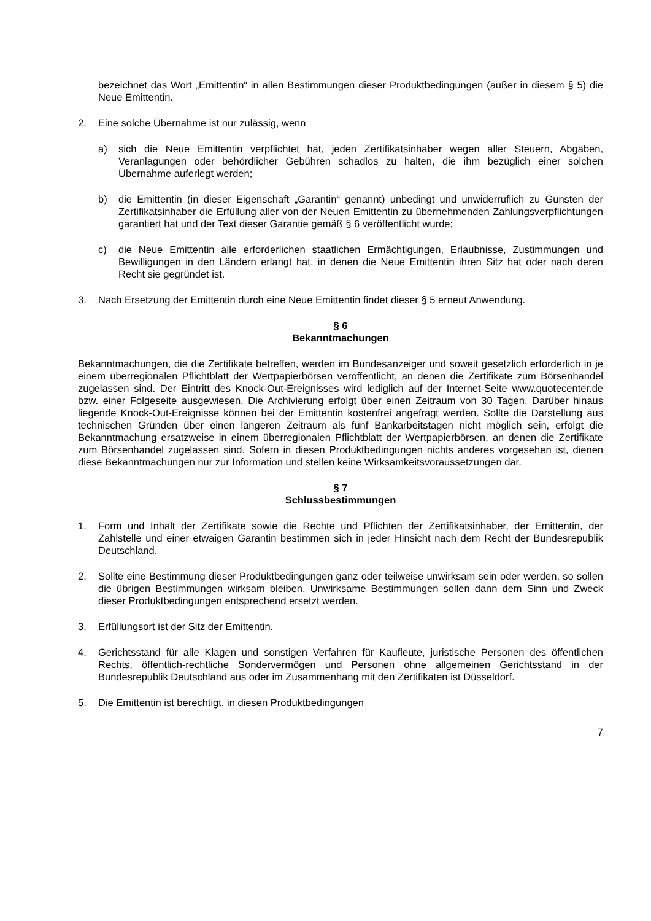bezeichnet das Wort „Emittentin“ in allen Bestimmungen dieser Produktbedingungen (außer in diesem § 5) die Neue Emittentin.
2. Eine solche Übernahme ist nur zulässig, wenn
a) sich die Neue Emittentin verpflichtet hat, jeden Zertifikatsinhaber wegen aller Steuern, Abgaben, Veranlagungen oder behördlicher Gebühren schadlos zu halten, die ihm bezüglich einer solchen Übernahme auferlegt werden;
b) die Emittentin (in dieser Eigenschaft „Garantin“ genannt) unbedingt und unwiderruflich zu Gunsten der Zertifikatsinhaber die Erfüllung aller von der Neuen Emittentin zu übernehmenden Zahlungsverpflichtungen garantiert hat und der Text dieser Garantie gemäß § 6 veröffentlicht wurde;
c) die Neue Emittentin alle erforderlichen staatlichen Ermächtigungen, Erlaubnisse, Zustimmungen und Bewilligungen in den Ländern erlangt hat, in denen die Neue Emittentin ihren Sitz hat oder nach deren Recht sie gegründet ist.
3. Nach Ersetzung der Emittentin durch eine Neue Emittentin findet dieser § 5 erneut Anwendung.
§ 6
Bekanntmachungen
Bekanntmachungen, die die Zertifikate betreffen, werden im Bundesanzeiger und soweit gesetzlich erforderlich in je einem überregionalen Pflichtblatt der Wertpapierbörsen veröffentlicht, an denen die Zertifikate zum Börsenhandel zugelassen sind. Der Eintritt des Knock-Out-Ereignisses wird lediglich auf der Internet-Seite www.quotecenter.de bzw. einer Folgeseite ausgewiesen. Die Archivierung erfolgt über einen Zeitraum von 30 Tagen. Darüber hinaus liegende Knock-Out-Ereignisse können bei der Emittentin kostenfrei angefragt werden. Sollte die Darstellung aus technischen Gründen über einen längeren Zeitraum als fünf Bankarbeitstagen nicht möglich sein, erfolgt die Bekanntmachung ersatzweise in einem überregionalen Pflichtblatt der Wertpapierbörsen, an denen die Zertifikate zum Börsenhandel zugelassen sind. Sofern in diesen Produktbedingungen nichts anderes vorgesehen ist, dienen diese Bekanntmachungen nur zur Information und stellen keine Wirksamkeitsvoraussetzungen dar.
§ 7
Schlussbestimmungen
1. Form und Inhalt der Zertifikate sowie die Rechte und Pflichten der Zertifikatsinhaber, der Emittentin, der Zahlstelle und einer etwaigen Garantin bestimmen sich in jeder Hinsicht nach dem Recht der Bundesrepublik Deutschland.
2. Sollte eine Bestimmung dieser Produktbedingungen ganz oder teilweise unwirksam sein oder werden, so sollen die übrigen Bestimmungen wirksam bleiben. Unwirksame Bestimmungen sollen dann dem Sinn und Zweck dieser Produktbedingungen entsprechend ersetzt werden.
3. Erfüllungsort ist der Sitz der Emittentin.
4. Gerichtsstand für alle Klagen und sonstigen Verfahren für Kaufleute, juristische Personen des öffentlichen Rechts, öffentlich-rechtliche Sondervermögen und Personen ohne allgemeinen Gerichtsstand in der Bundesrepublik Deutschland aus oder im Zusammenhang mit den Zertifikaten ist Düsseldorf.
5. Die Emittentin ist berechtigt, in diesen Produktbedingungen
7